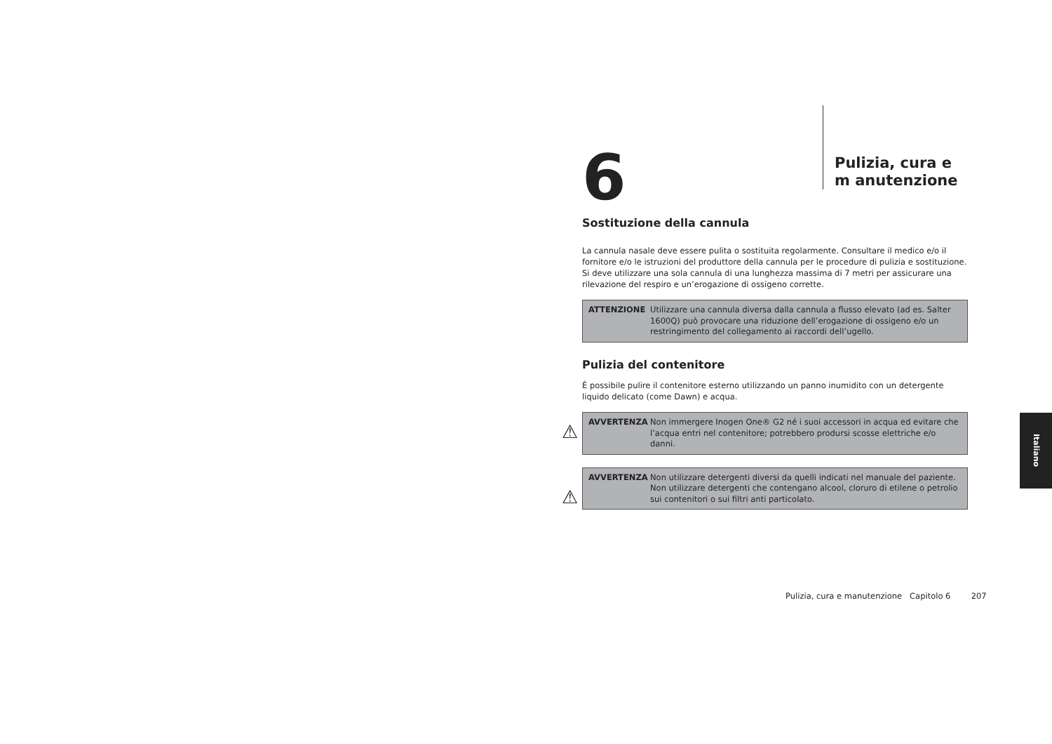6
Pulizia, cura e m anutenzione
Sostituzione della cannula
La cannula nasale deve essere pulita o sostituita regolarmente. Consultare il medico e/o il fornitore e/o le istruzioni del produttore della cannula per le procedure di pulizia e sostituzione. Si deve utilizzare una sola cannula di una lunghezza massima di 7 metri per assicurare una rilevazione del respiro e un’erogazione di ossigeno corrette.
ATTENZIONE Utilizzare una cannula diversa dalla cannula a flusso elevato (ad es. Salter 1600Q) può provocare una riduzione dell’erogazione di ossigeno e/o un restringimento del collegamento ai raccordi dell’ugello.
Pulizia del contenitore
È possibile pulire il contenitore esterno utilizzando un panno inumidito con un detergente liquido delicato (come Dawn) e acqua.
⚠ AVVERTENZA Non immergere Inogen One® G2 né i suoi accessori in acqua ed evitare che l’acqua entri nel contenitore; potrebbero prodursi scosse elettriche e/o danni.
⚠
AVVERTENZA Non utilizzare detergenti diversi da quelli indicati nel manuale del paziente. Non utilizzare detergenti che contengano alcool, cloruro di etilene o petrolio sui contenitori o sui filtri anti particolato.
Italiano
Pulizia, cura e manutenzione Capitolo 6 207